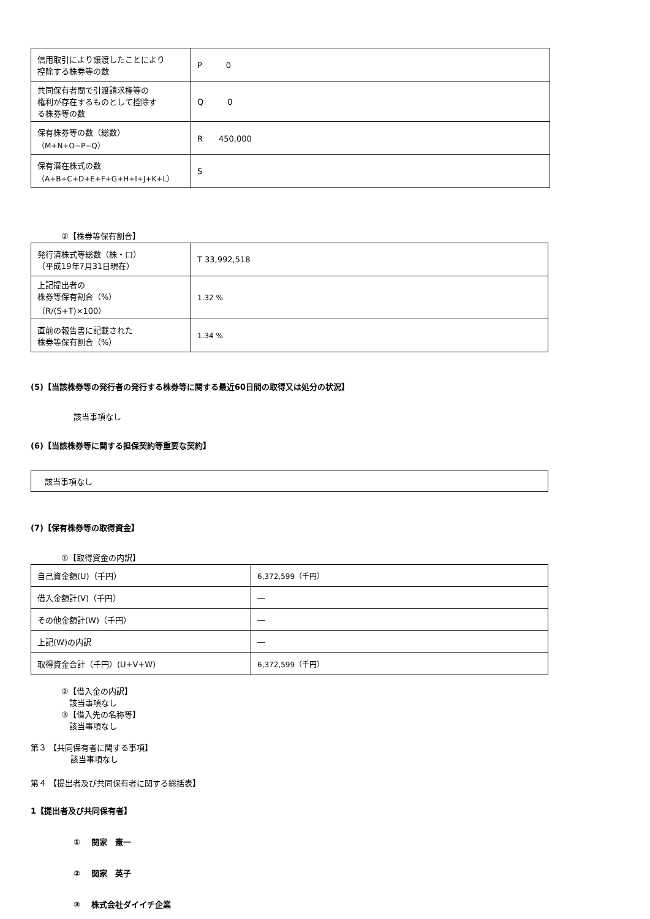| 信用取引により譲渡したことにより 控除する株券等の数 | P 0 |
| 共同保有者間で引渡請求権等の 権利が存在するものとして控除す る株券等の数 | Q 0 |
| 保有株券等の数（総数） （M+N+O−P−Q） | R 450,000 |
| 保有潜在株式の数 （A+B+C+D+E+F+G+H+I+J+K+L） | S |
②【株券等保有割合】
| 発行済株式等総数（株・口） （平成19年7月31日現在） | T 33,992,518 |
| 上記提出者の 株券等保有割合（%） （R/(S+T)×100） | 1.32 % |
| 直前の報告書に記載された 株券等保有割合（%） | 1.34 % |
(5)【当該株券等の発行者の発行する株券等に関する最近60日間の取得又は処分の状況】
該当事項なし
(6)【当該株券等に関する担保契約等重要な契約】
| 該当事項なし |
(7)【保有株券等の取得資金】
①【取得資金の内訳】
| 自己資金額(U)（千円） | 6,372,599（千円） |
| 借入金額計(V)（千円） | ― |
| その他金額計(W)（千円） | ― |
| 上記(W)の内訳 | ― |
| 取得資金合計（千円）(U+V+W) | 6,372,599（千円） |
②【借入金の内訳】
　該当事項なし
③【借入先の名称等】
　該当事項なし
第３ 【共同保有者に関する事項】
　　　　　該当事項なし
第４ 【提出者及び共同保有者に関する総括表】
1【提出者及び共同保有者】
①　 関家　憲一
②　 関家　英子
③　 株式会社ダイイチ企業